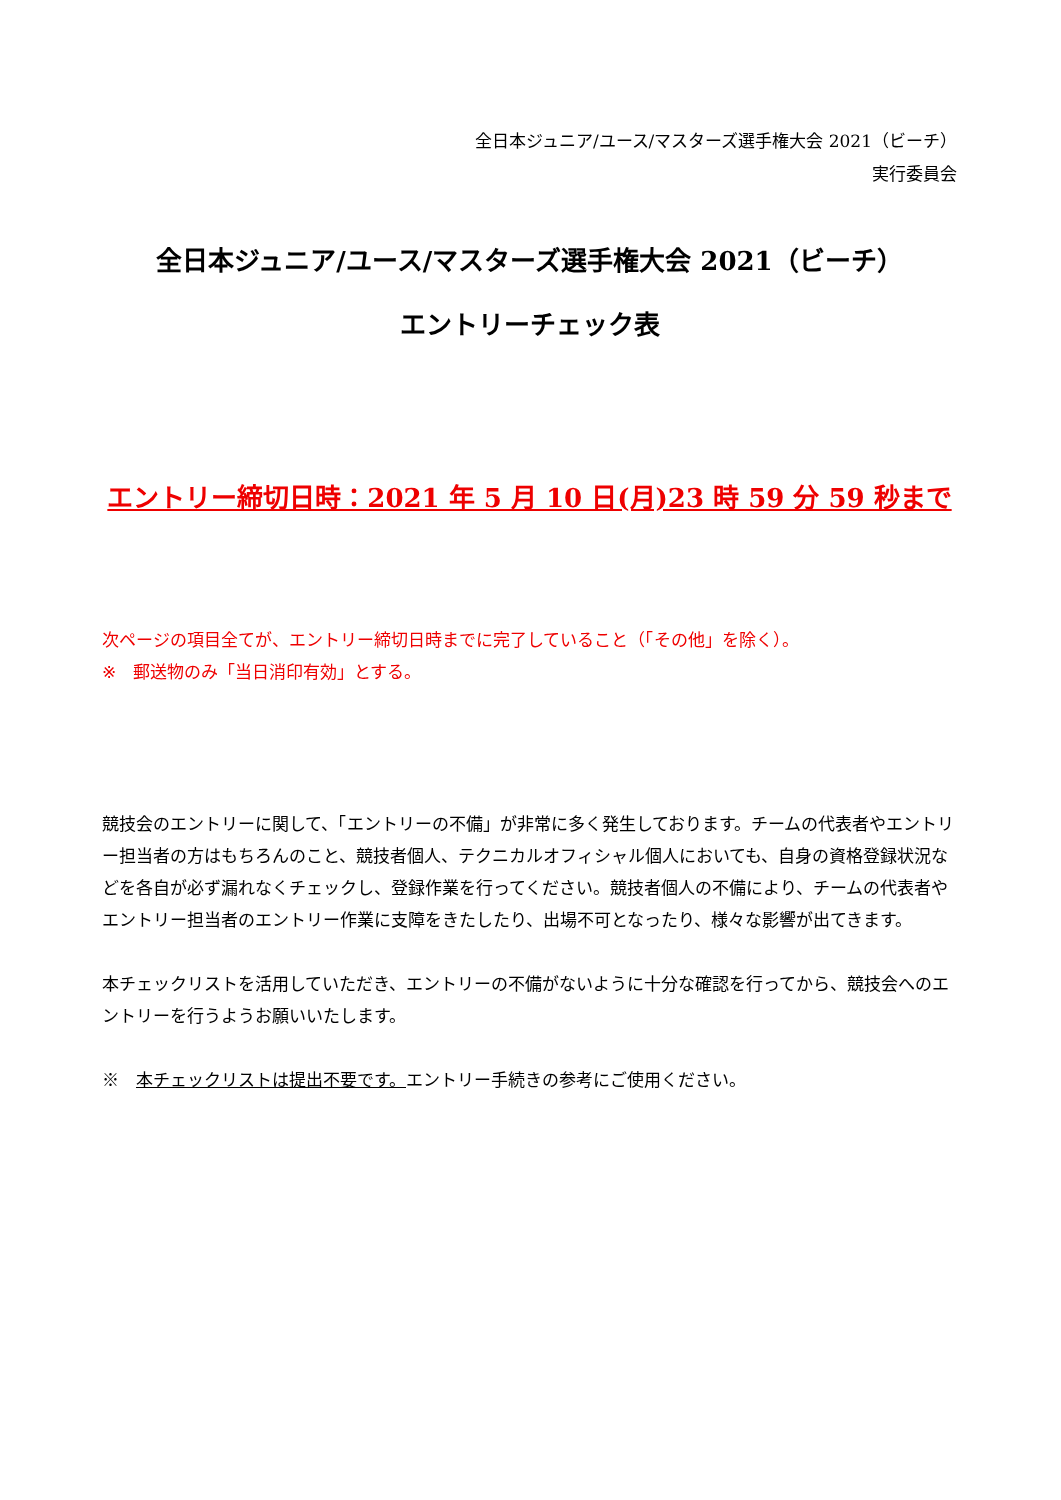全日本ジュニア/ユース/マスターズ選手権大会 2021（ビーチ）
実行委員会
全日本ジュニア/ユース/マスターズ選手権大会 2021（ビーチ）
エントリーチェック表
エントリー締切日時：2021 年 5 月 10 日(月)23 時 59 分 59 秒まで
次ページの項目全てが、エントリー締切日時までに完了していること（「その他」を除く）。
※　郵送物のみ「当日消印有効」とする。
競技会のエントリーに関して、「エントリーの不備」が非常に多く発生しております。チームの代表者やエントリー担当者の方はもちろんのこと、競技者個人、テクニカルオフィシャル個人においても、自身の資格登録状況などを各自が必ず漏れなくチェックし、登録作業を行ってください。競技者個人の不備により、チームの代表者やエントリー担当者のエントリー作業に支障をきたしたり、出場不可となったり、様々な影響が出てきます。
本チェックリストを活用していただき、エントリーの不備がないように十分な確認を行ってから、競技会へのエントリーを行うようお願いいたします。
※　本チェックリストは提出不要です。エントリー手続きの参考にご使用ください。